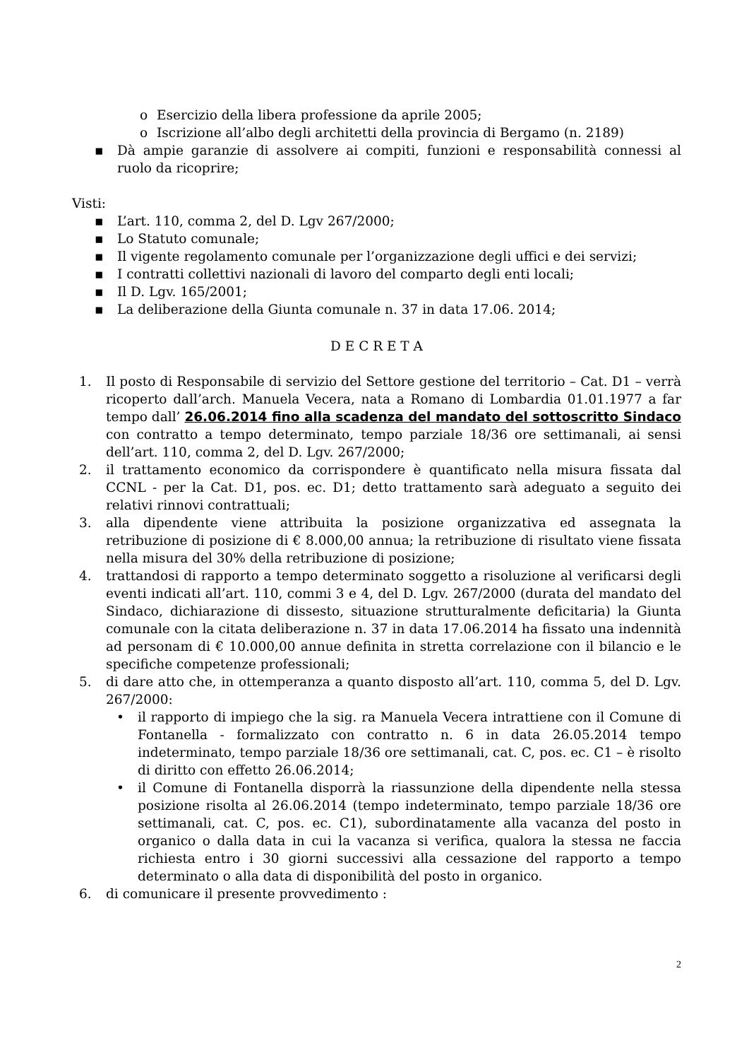o Esercizio della libera professione da aprile 2005;
o Iscrizione all’albo degli architetti della provincia di Bergamo (n. 2189)
▪ Dà ampie garanzie di assolvere ai compiti, funzioni e responsabilità connessi al ruolo da ricoprire;
Visti:
▪ L’art. 110, comma 2, del D. Lgv 267/2000;
▪ Lo Statuto comunale;
▪ Il vigente regolamento comunale per l’organizzazione degli uffici e dei servizi;
▪ I contratti collettivi nazionali di lavoro del comparto degli enti locali;
▪ Il D. Lgv. 165/2001;
▪ La deliberazione della Giunta comunale n. 37 in data 17.06. 2014;
D E C R E T A
1. Il posto di Responsabile di servizio del Settore gestione del territorio – Cat. D1 – verrà ricoperto dall’arch. Manuela Vecera, nata a Romano di Lombardia 01.01.1977 a far tempo dall’ 26.06.2014 fino alla scadenza del mandato del sottoscritto Sindaco con contratto a tempo determinato, tempo parziale 18/36 ore settimanali, ai sensi dell’art. 110, comma 2, del D. Lgv. 267/2000;
2. il trattamento economico da corrispondere è quantificato nella misura fissata dal CCNL - per la Cat. D1, pos. ec. D1; detto trattamento sarà adeguato a seguito dei relativi rinnovi contrattuali;
3. alla dipendente viene attribuita la posizione organizzativa ed assegnata la retribuzione di posizione di € 8.000,00 annua; la retribuzione di risultato viene fissata nella misura del 30% della retribuzione di posizione;
4. trattandosi di rapporto a tempo determinato soggetto a risoluzione al verificarsi degli eventi indicati all’art. 110, commi 3 e 4, del D. Lgv. 267/2000 (durata del mandato del Sindaco, dichiarazione di dissesto, situazione strutturalmente deficitaria) la Giunta comunale con la citata deliberazione n. 37 in data 17.06.2014 ha fissato una indennità ad personam di € 10.000,00 annue definita in stretta correlazione con il bilancio e le specifiche competenze professionali;
5. di dare atto che, in ottemperanza a quanto disposto all’art. 110, comma 5, del D. Lgv. 267/2000:
• il rapporto di impiego che la sig. ra Manuela Vecera intrattiene con il Comune di Fontanella - formalizzato con contratto n. 6 in data 26.05.2014 tempo indeterminato, tempo parziale 18/36 ore settimanali, cat. C, pos. ec. C1 – è risolto di diritto con effetto 26.06.2014;
• il Comune di Fontanella disporrà la riassunzione della dipendente nella stessa posizione risolta al 26.06.2014 (tempo indeterminato, tempo parziale 18/36 ore settimanali, cat. C, pos. ec. C1), subordinatamente alla vacanza del posto in organico o dalla data in cui la vacanza si verifica, qualora la stessa ne faccia richiesta entro i 30 giorni successivi alla cessazione del rapporto a tempo determinato o alla data di disponibilità del posto in organico.
6. di comunicare il presente provvedimento :
2